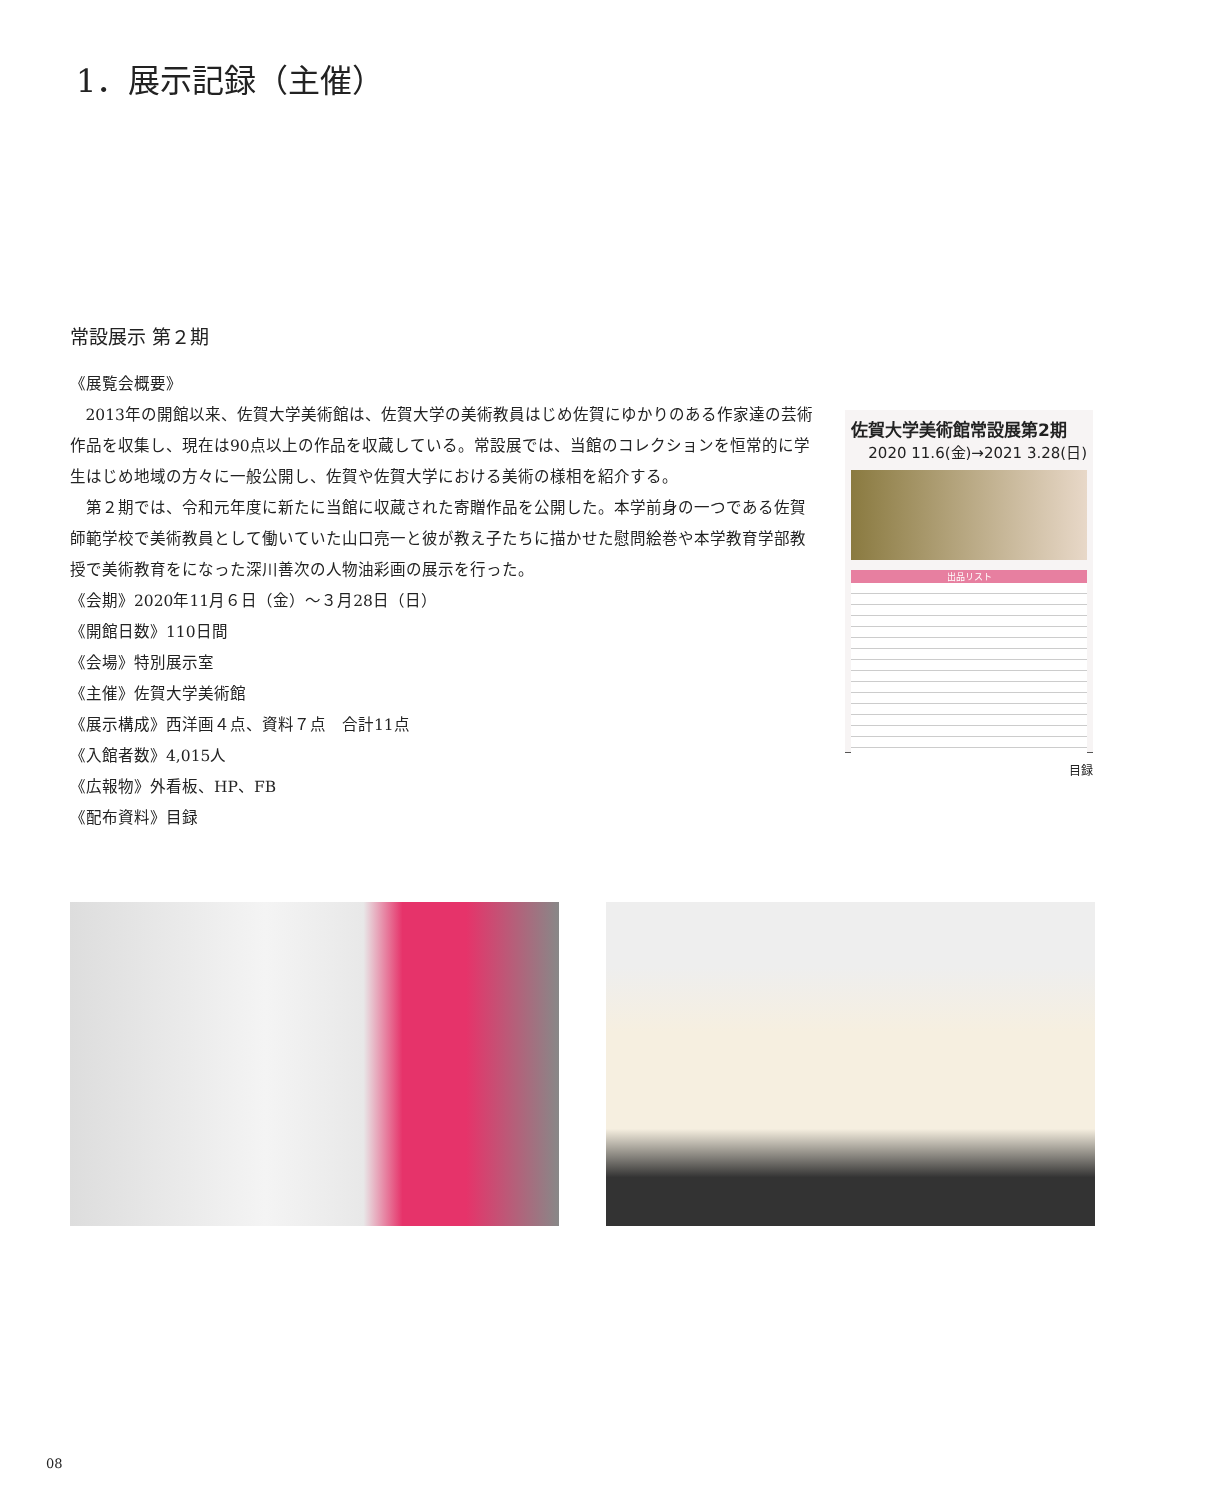1．展示記録（主催）
常設展示 第２期
《展覧会概要》
2013年の開館以来、佐賀大学美術館は、佐賀大学の美術教員はじめ佐賀にゆかりのある作家達の芸術作品を収集し、現在は90点以上の作品を収蔵している。常設展では、当館のコレクションを恒常的に学生はじめ地域の方々に一般公開し、佐賀や佐賀大学における美術の様相を紹介する。
第２期では、令和元年度に新たに当館に収蔵された寄贈作品を公開した。本学前身の一つである佐賀師範学校で美術教員として働いていた山口亮一と彼が教え子たちに描かせた慰問絵巻や本学教育学部教授で美術教育をになった深川善次の人物油彩画の展示を行った。
《会期》2020年11月６日（金）～３月28日（日）
《開館日数》110日間
《会場》特別展示室
《主催》佐賀大学美術館
《展示構成》西洋画４点、資料７点　合計11点
《入館者数》4,015人
《広報物》外看板、HP、FB
《配布資料》目録
佐賀大学美術館常設展第2期
2020 11.6(金)→2021 3.28(日)
出品リスト
目録
08